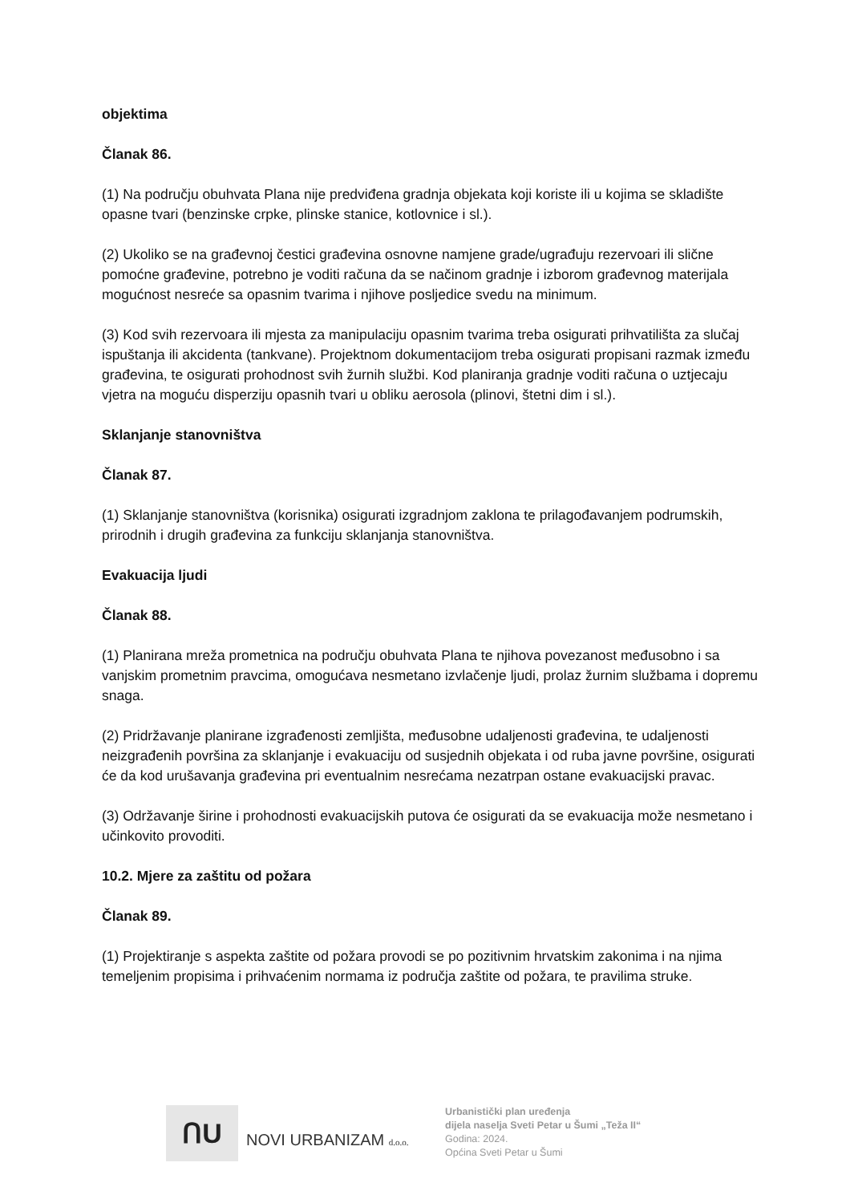objektima
Članak 86.
(1) Na području obuhvata Plana nije predviđena gradnja objekata koji koriste ili u kojima se skladište opasne tvari (benzinske crpke, plinske stanice, kotlovnice i sl.).
(2) Ukoliko se na građevnoj čestici građevina osnovne namjene grade/ugrađuju rezervoari ili slične pomoćne građevine, potrebno je voditi računa da se načinom gradnje i izborom građevnog materijala mogućnost nesreće sa opasnim tvarima i njihove posljedice svedu na minimum.
(3) Kod svih rezervoara ili mjesta za manipulaciju opasnim tvarima treba osigurati prihvatilišta za slučaj ispuštanja ili akcidenta (tankvane). Projektnom dokumentacijom treba osigurati propisani razmak između građevina, te osigurati prohodnost svih žurnih službi. Kod planiranja gradnje voditi računa o uztjecaju vjetra na moguću disperziju opasnih tvari u obliku aerosola (plinovi, štetni dim i sl.).
Sklanjanje stanovništva
Članak 87.
(1) Sklanjanje stanovništva (korisnika) osigurati izgradnjom zaklona te prilagođavanjem podrumskih, prirodnih i drugih građevina za funkciju sklanjanja stanovništva.
Evakuacija ljudi
Članak 88.
(1) Planirana mreža prometnica na području obuhvata Plana te njihova povezanost međusobno i sa vanjskim prometnim pravcima, omogućava nesmetano izvlačenje ljudi, prolaz žurnim službama i dopremu snaga.
(2) Pridržavanje planirane izgrađenosti zemljišta, međusobne udaljenosti građevina, te udaljenosti neizgrađenih površina za sklanjanje i evakuaciju od susjednih objekata i od ruba javne površine, osigurati će da kod urušavanja građevina pri eventualnim nesrećama nezatrpan ostane evakuacijski pravac.
(3) Održavanje širine i prohodnosti evakuacijskih putova će osigurati da se evakuacija može nesmetano i učinkovito provoditi.
10.2. Mjere za zaštitu od požara
Članak 89.
(1) Projektiranje s aspekta zaštite od požara provodi se po pozitivnim hrvatskim zakonima i na njima temeljenim propisima i prihvaćenim normama iz područja zaštite od požara, te pravilima struke.
ՈU
NOVI URBANIZAM d.o.o.
Urbanistički plan uređenja
dijela naselja Sveti Petar u Šumi „Teža II“
Godina: 2024.
Općina Sveti Petar u Šumi